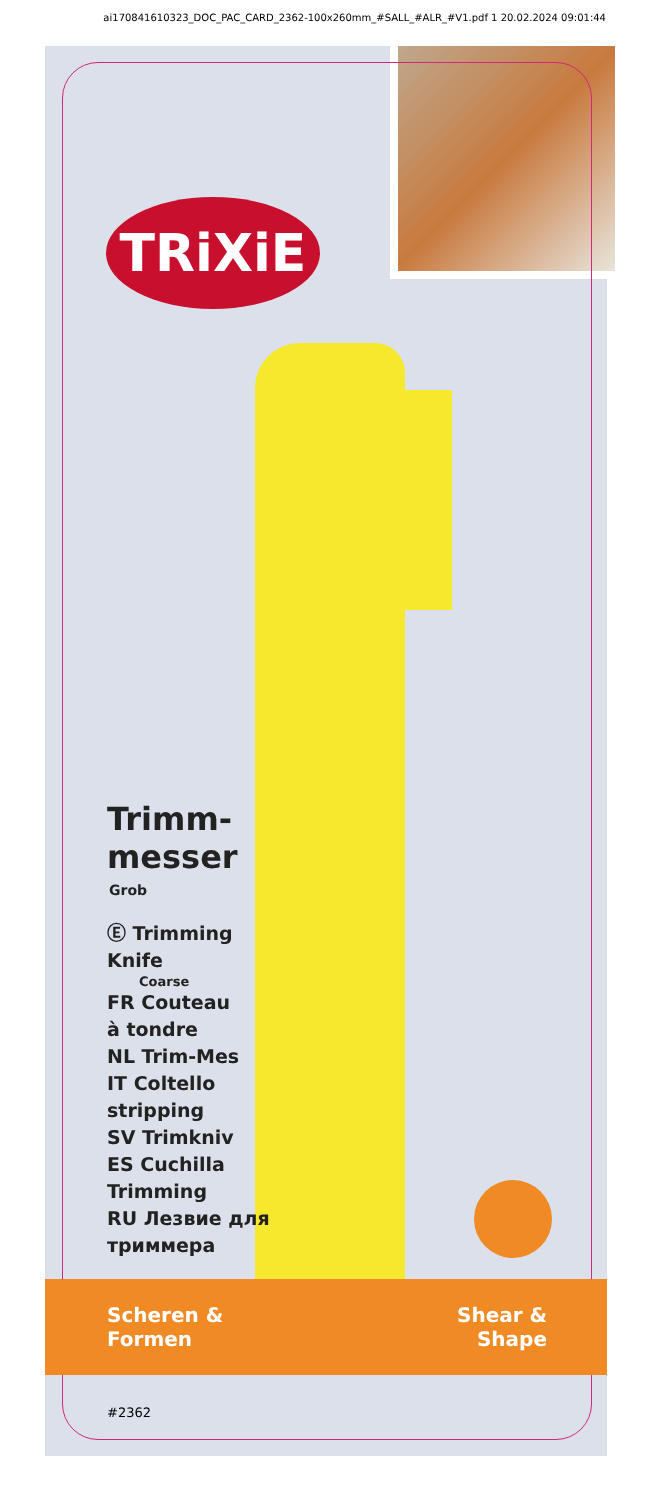ai170841610323_DOC_PAC_CARD_2362-100x260mm_#SALL_#ALR_#V1.pdf 1 20.02.2024 09:01:44
TRiXiE
Trimm-
messer
Grob
Ⓔ Trimming
Knife
Coarse
FR Couteau
à tondre
NL Trim-Mes
IT Coltello
stripping
SV Trimkniv
ES Cuchilla
Trimming
RU Лезвие для
триммера
Scheren &
Formen
Shear &
Shape
#2362